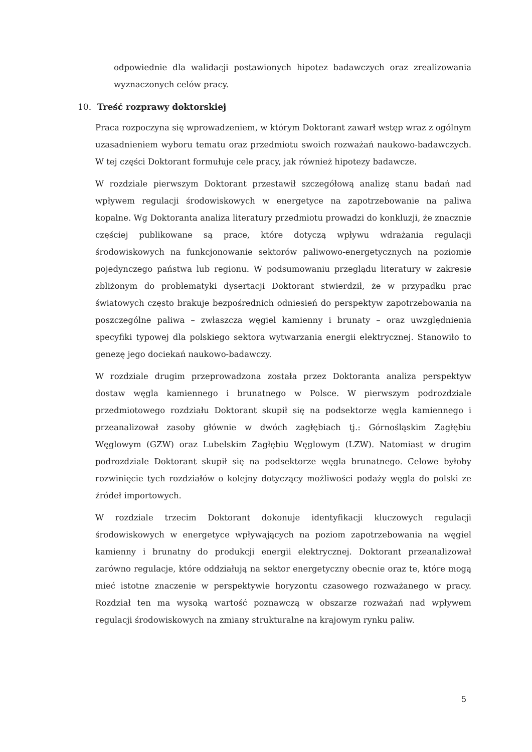odpowiednie dla walidacji postawionych hipotez badawczych oraz zrealizowania wyznaczonych celów pracy.
10. Treść rozprawy doktorskiej
Praca rozpoczyna się wprowadzeniem, w którym Doktorant zawarł wstęp wraz z ogólnym uzasadnieniem wyboru tematu oraz przedmiotu swoich rozważań naukowo-badawczych. W tej części Doktorant formułuje cele pracy, jak również hipotezy badawcze.
W rozdziale pierwszym Doktorant przestawił szczegółową analizę stanu badań nad wpływem regulacji środowiskowych w energetyce na zapotrzebowanie na paliwa kopalne. Wg Doktoranta analiza literatury przedmiotu prowadzi do konkluzji, że znacznie częściej publikowane są prace, które dotyczą wpływu wdrażania regulacji środowiskowych na funkcjonowanie sektorów paliwowo-energetycznych na poziomie pojedynczego państwa lub regionu. W podsumowaniu przeglądu literatury w zakresie zbliżonym do problematyki dysertacji Doktorant stwierdził, że w przypadku prac światowych często brakuje bezpośrednich odniesień do perspektyw zapotrzebowania na poszczególne paliwa – zwłaszcza węgiel kamienny i brunaty – oraz uwzględnienia specyfiki typowej dla polskiego sektora wytwarzania energii elektrycznej. Stanowiło to genezę jego dociekań naukowo-badawczy.
W rozdziale drugim przeprowadzona została przez Doktoranta analiza perspektyw dostaw węgla kamiennego i brunatnego w Polsce. W pierwszym podrozdziale przedmiotowego rozdziału Doktorant skupił się na podsektorze węgla kamiennego i przeanalizował zasoby głównie w dwóch zagłębiach tj.: Górnośląskim Zagłębiu Węglowym (GZW) oraz Lubelskim Zagłębiu Węglowym (LZW). Natomiast w drugim podrozdziale Doktorant skupił się na podsektorze węgla brunatnego. Celowe byłoby rozwinięcie tych rozdziałów o kolejny dotyczący możliwości podaży węgla do polski ze źródeł importowych.
W rozdziale trzecim Doktorant dokonuje identyfikacji kluczowych regulacji środowiskowych w energetyce wpływających na poziom zapotrzebowania na węgiel kamienny i brunatny do produkcji energii elektrycznej. Doktorant przeanalizował zarówno regulacje, które oddziałują na sektor energetyczny obecnie oraz te, które mogą mieć istotne znaczenie w perspektywie horyzontu czasowego rozważanego w pracy. Rozdział ten ma wysoką wartość poznawczą w obszarze rozważań nad wpływem regulacji środowiskowych na zmiany strukturalne na krajowym rynku paliw.
5